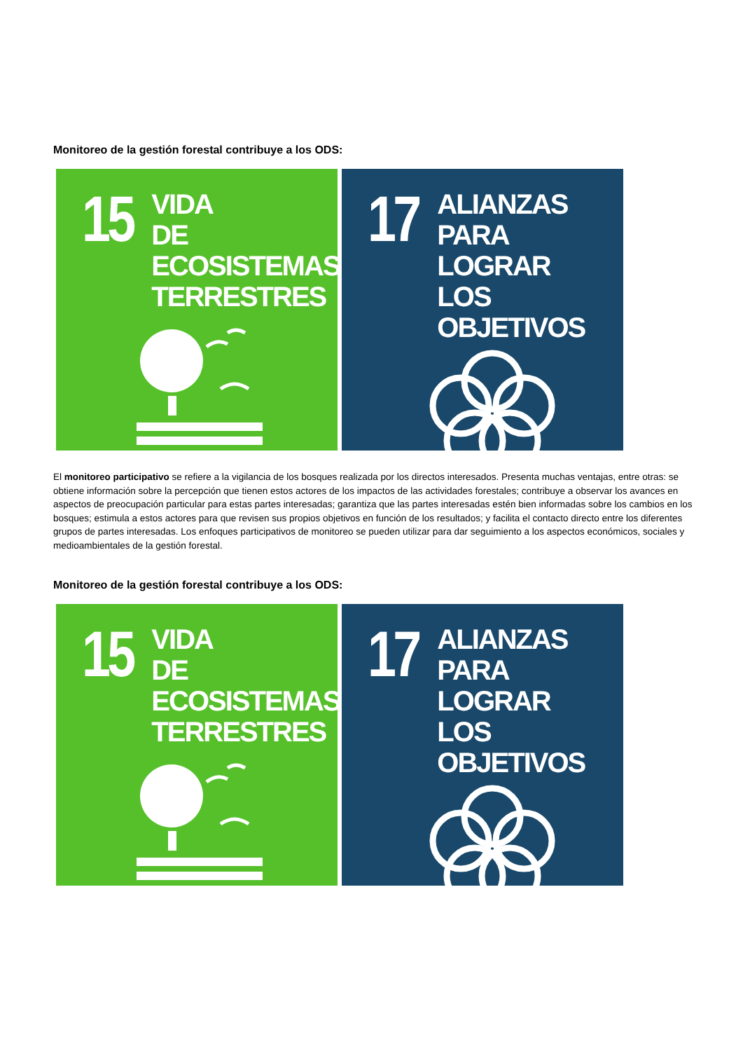Monitoreo de la gestión forestal contribuye a los ODS:
15
VIDA
DE ECOSISTEMAS
TERRESTRES
17
ALIANZAS PARA
LOGRAR
LOS OBJETIVOS
El monitoreo participativo se refiere a la vigilancia de los bosques realizada por los directos interesados. Presenta muchas ventajas, entre otras: se obtiene información sobre la percepción que tienen estos actores de los impactos de las actividades forestales; contribuye a observar los avances en aspectos de preocupación particular para estas partes interesadas; garantiza que las partes interesadas estén bien informadas sobre los cambios en los bosques; estimula a estos actores para que revisen sus propios objetivos en función de los resultados; y facilita el contacto directo entre los diferentes grupos de partes interesadas. Los enfoques participativos de monitoreo se pueden utilizar para dar seguimiento a los aspectos económicos, sociales y medioambientales de la gestión forestal.
Monitoreo de la gestión forestal contribuye a los ODS:
15
VIDA
DE ECOSISTEMAS
TERRESTRES
17
ALIANZAS PARA
LOGRAR
LOS OBJETIVOS